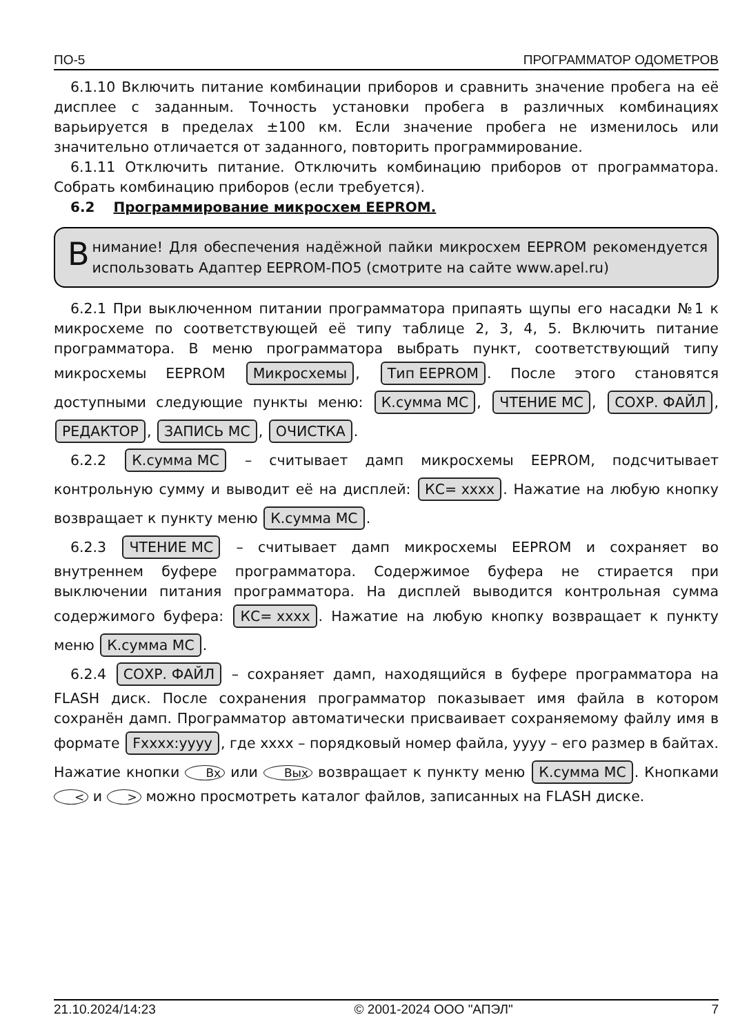ПО-5 ПРОГРАММАТОР ОДОМЕТРОВ
6.1.10 Включить питание комбинации приборов и сравнить значение пробега на её дисплее с заданным. Точность установки пробега в различных комбинациях варьируется в пределах ±100 км. Если значение пробега не изменилось или значительно отличается от заданного, повторить программирование.
6.1.11 Отключить питание. Отключить комбинацию приборов от программатора. Собрать комбинацию приборов (если требуется).
6.2 Программирование микросхем EEPROM.
Внимание! Для обеспечения надёжной пайки микросхем EEPROM рекомендуется использовать Адаптер EEPROM-ПО5 (смотрите на сайте www.apel.ru)
6.2.1 При выключенном питании программатора припаять щупы его насадки №1 к микросхеме по соответствующей её типу таблице 2, 3, 4, 5. Включить питание программатора. В меню программатора выбрать пункт, соответствующий типу микросхемы EEPROM Микросхемы, Тип EEPROM. После этого становятся доступными следующие пункты меню: К.сумма МС, ЧТЕНИЕ МС, СОХР. ФАЙЛ, РЕДАКТОР, ЗАПИСЬ МС, ОЧИСТКА.
6.2.2 К.сумма МС – считывает дамп микросхемы EEPROM, подсчитывает контрольную сумму и выводит её на дисплей: КС= xxxx. Нажатие на любую кнопку возвращает к пункту меню К.сумма МС.
6.2.3 ЧТЕНИЕ МС – считывает дамп микросхемы EEPROM и сохраняет во внутреннем буфере программатора. Содержимое буфера не стирается при выключении питания программатора. На дисплей выводится контрольная сумма содержимого буфера: КС= xxxx. Нажатие на любую кнопку возвращает к пункту меню К.сумма МС.
6.2.4 СОХР. ФАЙЛ – сохраняет дамп, находящийся в буфере программатора на FLASH диск. После сохранения программатор показывает имя файла в котором сохранён дамп. Программатор автоматически присваивает сохраняемому файлу имя в формате Fxxxx:yyyy, где xxxx – порядковый номер файла, yyyy – его размер в байтах. Нажатие кнопки Вх или Вых возвращает к пункту меню К.сумма МС. Кнопками < и > можно просмотреть каталог файлов, записанных на FLASH диске.
21.10.2024/14:23 © 2001-2024 ООО "АПЭЛ" 7